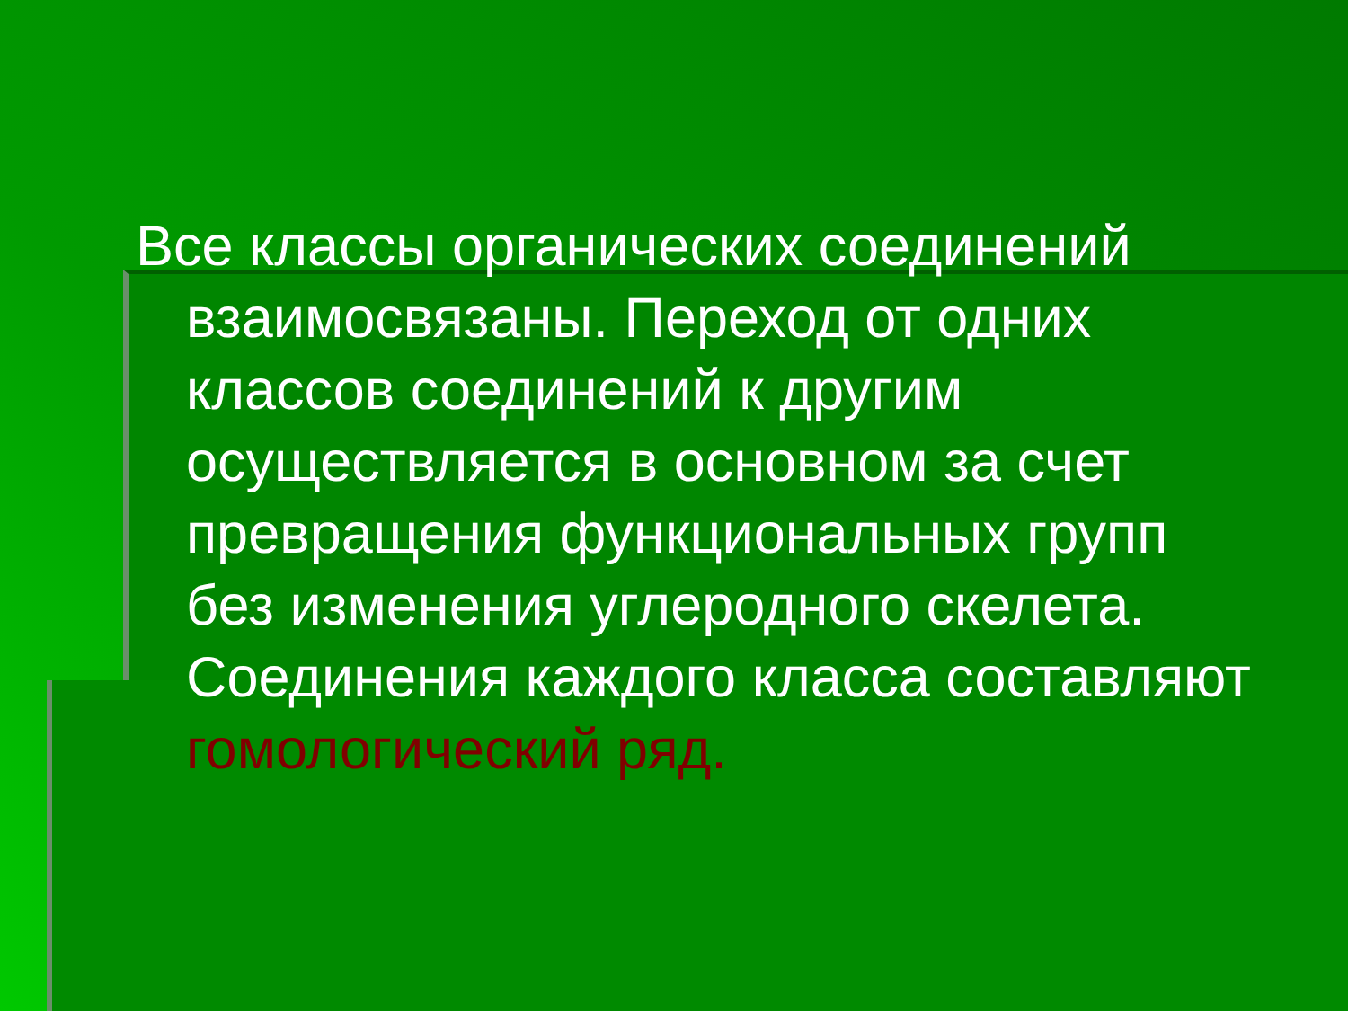Все классы органических соединений взаимосвязаны. Переход от одних классов соединений к другим осуществляется в основном за счет превращения функциональных групп без изменения углеродного скелета. Соединения каждого класса составляют гомологический ряд.